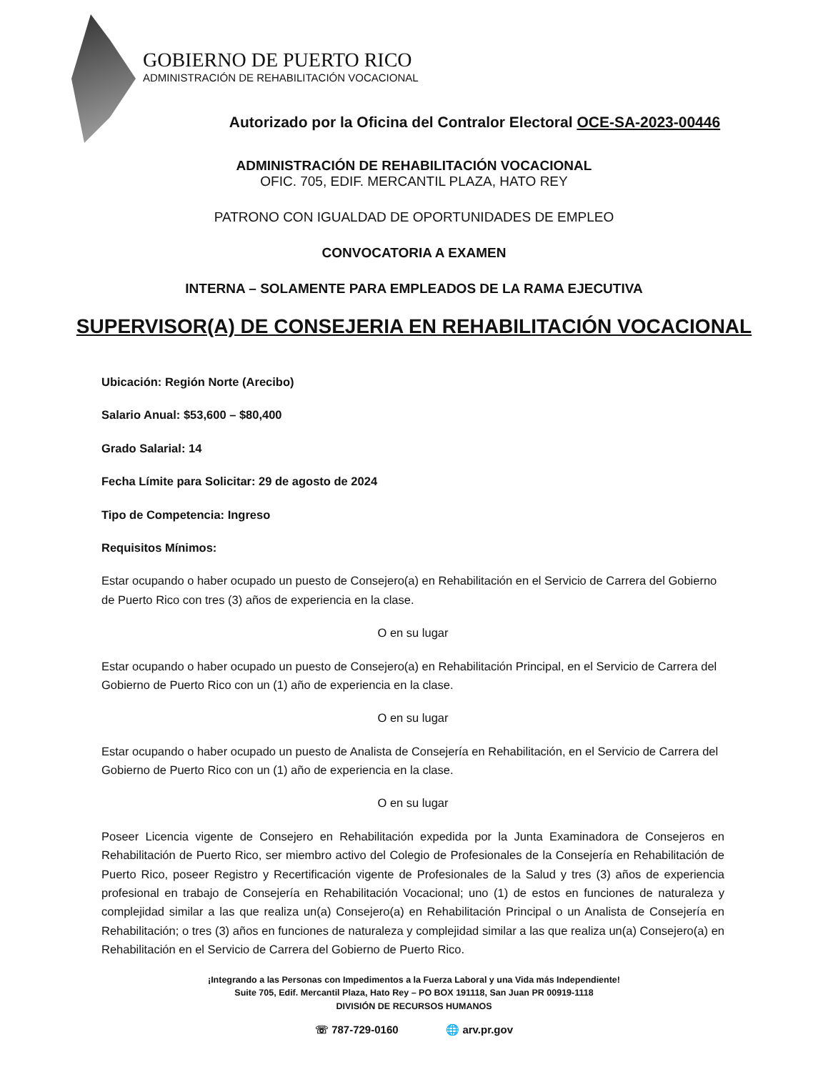GOBIERNO DE PUERTO RICO
ADMINISTRACIÓN DE REHABILITACIÓN VOCACIONAL
Autorizado por la Oficina del Contralor Electoral OCE-SA-2023-00446
ADMINISTRACIÓN DE REHABILITACIÓN VOCACIONAL
OFIC. 705, EDIF. MERCANTIL PLAZA, HATO REY
PATRONO CON IGUALDAD DE OPORTUNIDADES DE EMPLEO
CONVOCATORIA A EXAMEN
INTERNA – SOLAMENTE PARA EMPLEADOS DE LA RAMA EJECUTIVA
SUPERVISOR(A) DE CONSEJERIA EN REHABILITACIÓN VOCACIONAL
Ubicación: Región Norte (Arecibo)
Salario Anual: $53,600 – $80,400
Grado Salarial: 14
Fecha Límite para Solicitar: 29 de agosto de 2024
Tipo de Competencia: Ingreso
Requisitos Mínimos:
Estar ocupando o haber ocupado un puesto de Consejero(a) en Rehabilitación en el Servicio de Carrera del Gobierno de Puerto Rico con tres (3) años de experiencia en la clase.
O en su lugar
Estar ocupando o haber ocupado un puesto de Consejero(a) en Rehabilitación Principal, en el Servicio de Carrera del Gobierno de Puerto Rico con un (1) año de experiencia en la clase.
O en su lugar
Estar ocupando o haber ocupado un puesto de Analista de Consejería en Rehabilitación, en el Servicio de Carrera del Gobierno de Puerto Rico con un (1) año de experiencia en la clase.
O en su lugar
Poseer Licencia vigente de Consejero en Rehabilitación expedida por la Junta Examinadora de Consejeros en Rehabilitación de Puerto Rico, ser miembro activo del Colegio de Profesionales de la Consejería en Rehabilitación de Puerto Rico, poseer Registro y Recertificación vigente de Profesionales de la Salud y tres (3) años de experiencia profesional en trabajo de Consejería en Rehabilitación Vocacional; uno (1) de estos en funciones de naturaleza y complejidad similar a las que realiza un(a) Consejero(a) en Rehabilitación Principal o un Analista de Consejería en Rehabilitación; o tres (3) años en funciones de naturaleza y complejidad similar a las que realiza un(a) Consejero(a) en Rehabilitación en el Servicio de Carrera del Gobierno de Puerto Rico.
¡Integrando a las Personas con Impedimentos a la Fuerza Laboral y una Vida más Independiente!
Suite 705, Edif. Mercantil Plaza, Hato Rey – PO BOX 191118, San Juan PR 00919-1118
DIVISIÓN DE RECURSOS HUMANOS
☏ 787-729-0160 🌐 arv.pr.gov